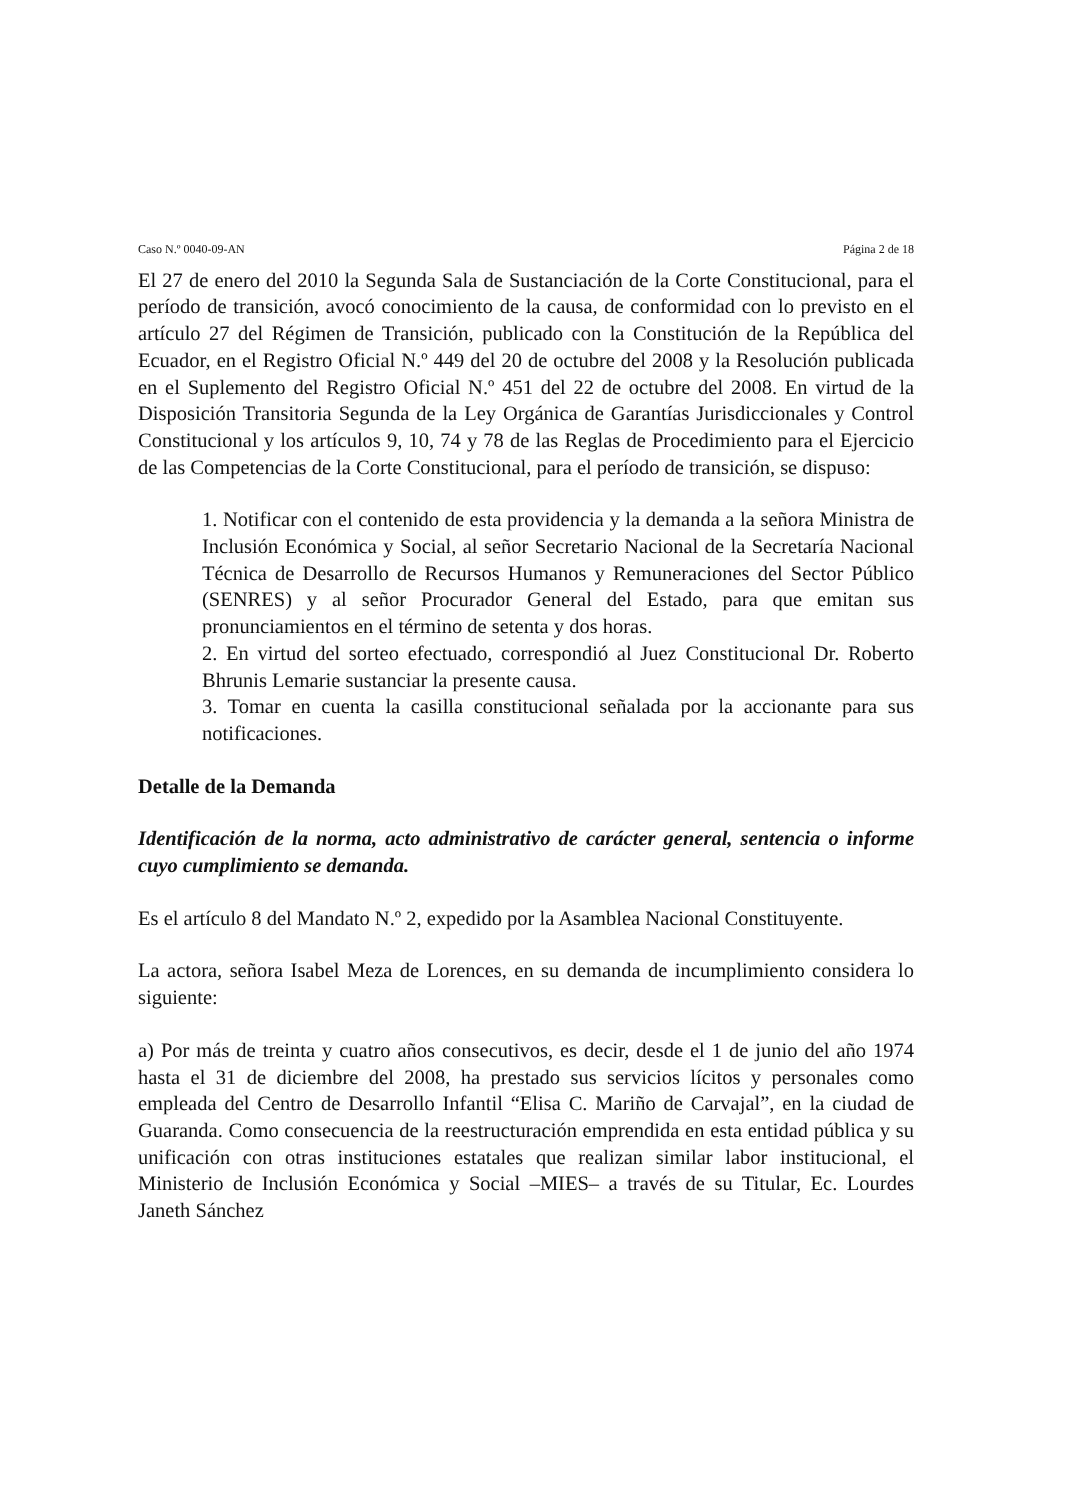Caso N.º 0040-09-AN Página 2 de 18
El 27 de enero del 2010 la Segunda Sala de Sustanciación de la Corte Constitucional, para el período de transición, avocó conocimiento de la causa, de conformidad con lo previsto en el artículo 27 del Régimen de Transición, publicado con la Constitución de la República del Ecuador, en el Registro Oficial N.º 449 del 20 de octubre del 2008 y la Resolución publicada en el Suplemento del Registro Oficial N.º 451 del 22 de octubre del 2008. En virtud de la Disposición Transitoria Segunda de la Ley Orgánica de Garantías Jurisdiccionales y Control Constitucional y los artículos 9, 10, 74 y 78 de las Reglas de Procedimiento para el Ejercicio de las Competencias de la Corte Constitucional, para el período de transición, se dispuso:
1. Notificar con el contenido de esta providencia y la demanda a la señora Ministra de Inclusión Económica y Social, al señor Secretario Nacional de la Secretaría Nacional Técnica de Desarrollo de Recursos Humanos y Remuneraciones del Sector Público (SENRES) y al señor Procurador General del Estado, para que emitan sus pronunciamientos en el término de setenta y dos horas.
2. En virtud del sorteo efectuado, correspondió al Juez Constitucional Dr. Roberto Bhrunis Lemarie sustanciar la presente causa.
3. Tomar en cuenta la casilla constitucional señalada por la accionante para sus notificaciones.
Detalle de la Demanda
Identificación de la norma, acto administrativo de carácter general, sentencia o informe cuyo cumplimiento se demanda.
Es el artículo 8 del Mandato N.º 2, expedido por la Asamblea Nacional Constituyente.
La actora, señora Isabel Meza de Lorences, en su demanda de incumplimiento considera lo siguiente:
a) Por más de treinta y cuatro años consecutivos, es decir, desde el 1 de junio del año 1974 hasta el 31 de diciembre del 2008, ha prestado sus servicios lícitos y personales como empleada del Centro de Desarrollo Infantil “Elisa C. Mariño de Carvajal”, en la ciudad de Guaranda. Como consecuencia de la reestructuración emprendida en esta entidad pública y su unificación con otras instituciones estatales que realizan similar labor institucional, el Ministerio de Inclusión Económica y Social –MIES– a través de su Titular, Ec. Lourdes Janeth Sánchez